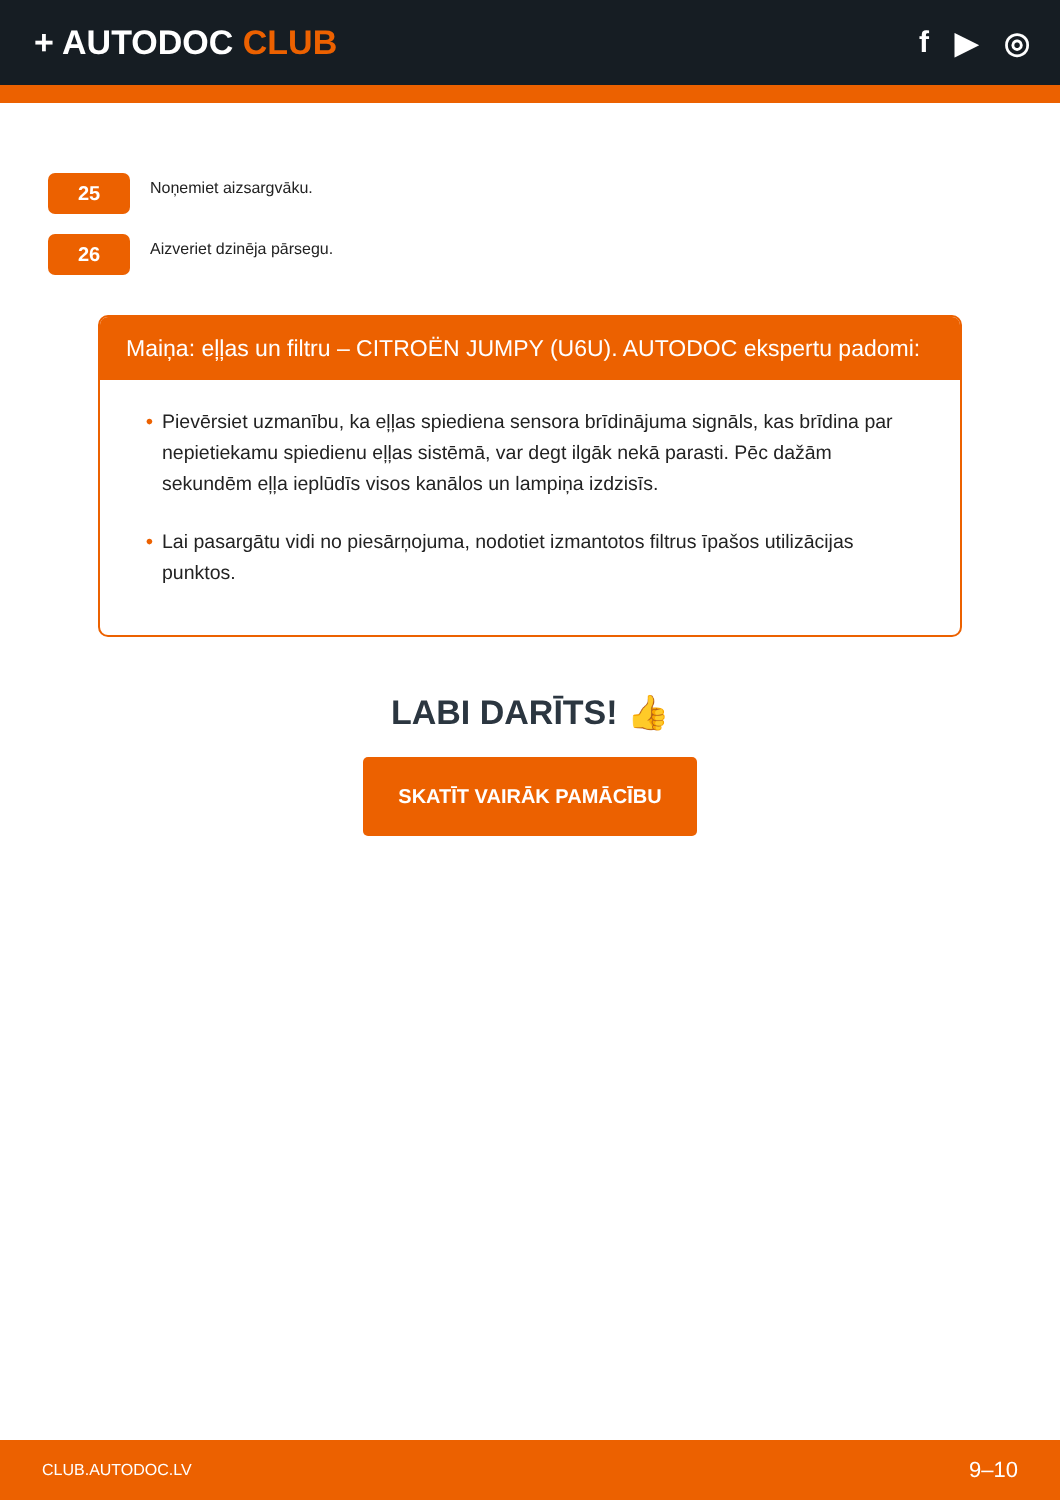+ AUTODOC CLUB f ▶ ◎
25
Noņemiet aizsargvāku.
26
Aizveriet dzinēja pārsegu.
Maiņa: eļļas un filtru – CITROËN JUMPY (U6U). AUTODOC ekspertu padomi:
• Pievērsiet uzmanību, ka eļļas spiediena sensora brīdinājuma signāls, kas brīdina par nepietiekamu spiedienu eļļas sistēmā, var degt ilgāk nekā parasti. Pēc dažām sekundēm eļļa ieplūdīs visos kanālos un lampiņa izdzisīs.
• Lai pasargātu vidi no piesārņojuma, nodotiet izmantotos filtrus īpašos utilizācijas punktos.
LABI DARĪTS! 👍
SKATĪT VAIRĀK PAMĀCĪBU
CLUB.AUTODOC.LV 9–10